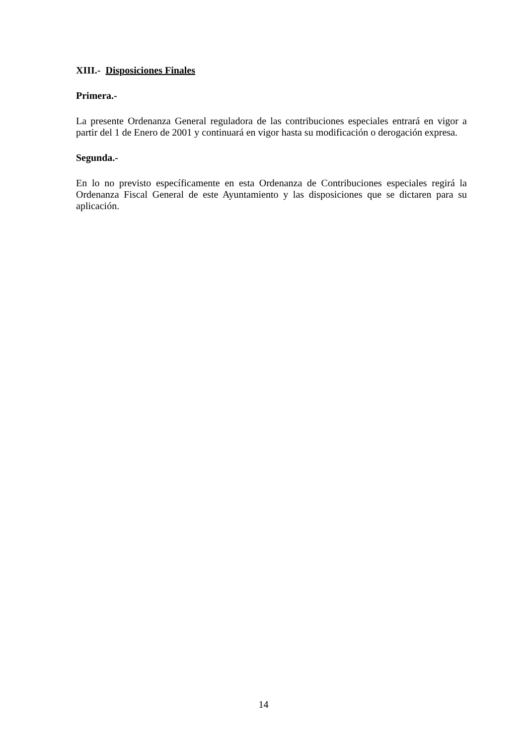XIII.- Disposiciones Finales
Primera.-
La presente Ordenanza General reguladora de las contribuciones especiales entrará en vigor a partir del 1 de Enero de 2001 y continuará en vigor hasta su modificación o derogación expresa.
Segunda.-
En lo no previsto específicamente en esta Ordenanza de Contribuciones especiales regirá la Ordenanza Fiscal General de este Ayuntamiento y las disposiciones que se dictaren para su aplicación.
14